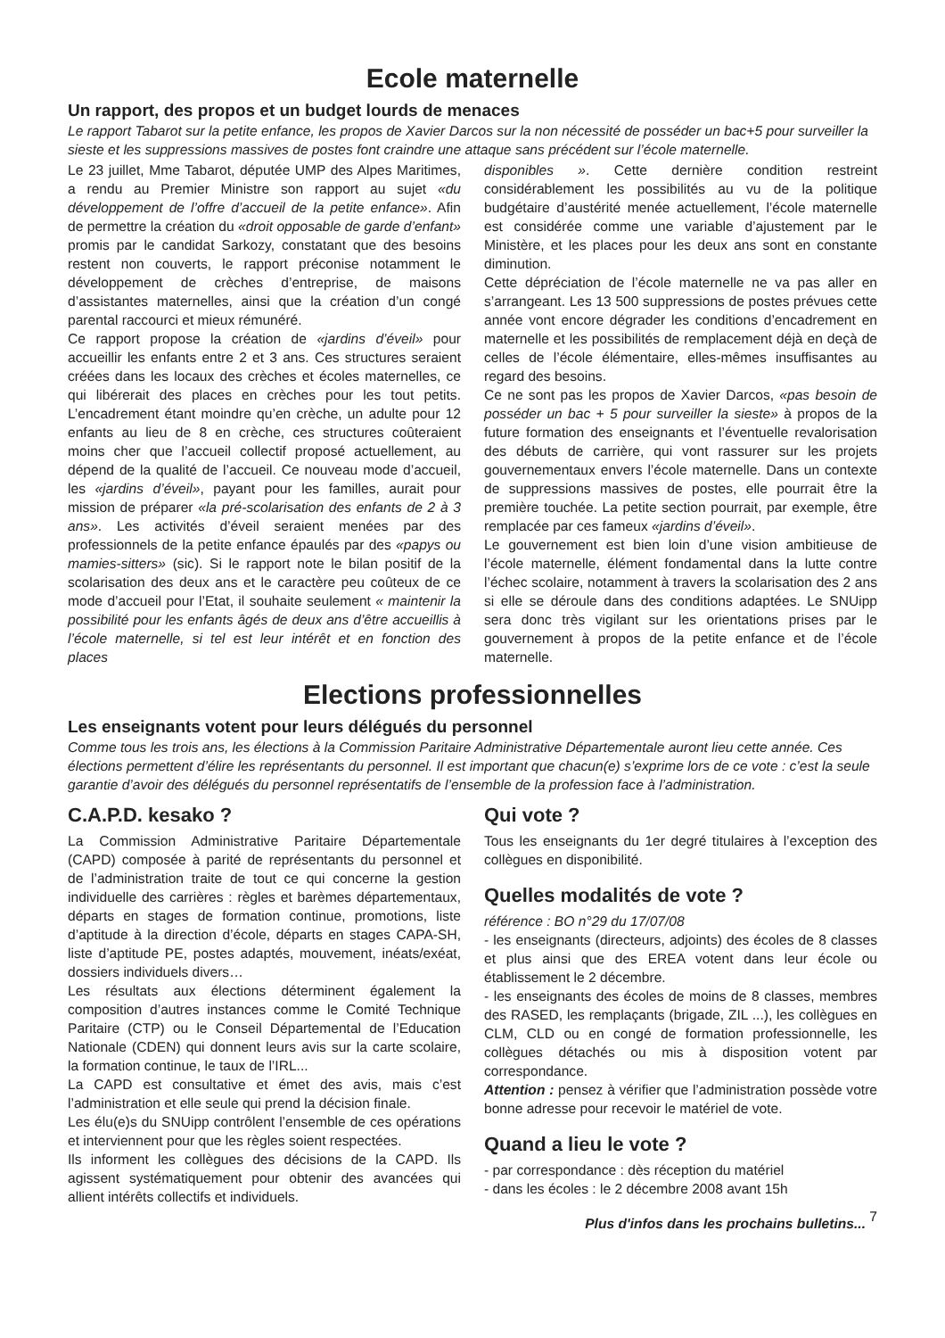Ecole maternelle
Un rapport, des propos et un budget lourds de menaces
Le rapport Tabarot sur la petite enfance, les propos de Xavier Darcos sur la non nécessité de posséder un bac+5 pour surveiller la sieste et les suppressions massives de postes font craindre une attaque sans précédent sur l’école maternelle.
Le 23 juillet, Mme Tabarot, députée UMP des Alpes Maritimes, a rendu au Premier Ministre son rapport au sujet «du développement de l’offre d’accueil de la petite enfance». Afin de permettre la création du «droit opposable de garde d’enfant» promis par le candidat Sarkozy, constatant que des besoins restent non couverts, le rapport préconise notamment le développement de crèches d’entreprise, de maisons d’assistantes maternelles, ainsi que la création d’un congé parental raccourci et mieux rémunéré.
Ce rapport propose la création de «jardins d’éveil» pour accueillir les enfants entre 2 et 3 ans. Ces structures seraient créées dans les locaux des crèches et écoles maternelles, ce qui libérerait des places en crèches pour les tout petits. L’encadrement étant moindre qu’en crèche, un adulte pour 12 enfants au lieu de 8 en crèche, ces structures coûteraient moins cher que l’accueil collectif proposé actuellement, au dépend de la qualité de l’accueil. Ce nouveau mode d’accueil, les «jardins d’éveil», payant pour les familles, aurait pour mission de préparer «la pré-scolarisation des enfants de 2 à 3 ans». Les activités d’éveil seraient menées par des professionnels de la petite enfance épaulés par des «papys ou mamies-sitters» (sic). Si le rapport note le bilan positif de la scolarisation des deux ans et le caractère peu coûteux de ce mode d’accueil pour l’Etat, il souhaite seulement « maintenir la possibilité pour les enfants âgés de deux ans d’être accueillis à l’école maternelle, si tel est leur intérêt et en fonction des places
disponibles ». Cette dernière condition restreint considérablement les possibilités au vu de la politique budgétaire d’austérité menée actuellement, l’école maternelle est considérée comme une variable d’ajustement par le Ministère, et les places pour les deux ans sont en constante diminution.
Cette dépréciation de l’école maternelle ne va pas aller en s’arrangeant. Les 13 500 suppressions de postes prévues cette année vont encore dégrader les conditions d’encadrement en maternelle et les possibilités de remplacement déjà en deçà de celles de l’école élémentaire, elles-mêmes insuffisantes au regard des besoins.
Ce ne sont pas les propos de Xavier Darcos, «pas besoin de posséder un bac + 5 pour surveiller la sieste» à propos de la future formation des enseignants et l’éventuelle revalorisation des débuts de carrière, qui vont rassurer sur les projets gouvernementaux envers l’école maternelle. Dans un contexte de suppressions massives de postes, elle pourrait être la première touchée. La petite section pourrait, par exemple, être remplacée par ces fameux «jardins d’éveil».
Le gouvernement est bien loin d’une vision ambitieuse de l’école maternelle, élément fondamental dans la lutte contre l’échec scolaire, notamment à travers la scolarisation des 2 ans si elle se déroule dans des conditions adaptées. Le SNUipp sera donc très vigilant sur les orientations prises par le gouvernement à propos de la petite enfance et de l’école maternelle.
Elections professionnelles
Les enseignants votent pour leurs délégués du personnel
Comme tous les trois ans, les élections à la Commission Paritaire Administrative Départementale auront lieu cette année. Ces élections permettent d’élire les représentants du personnel. Il est important que chacun(e) s’exprime lors de ce vote : c’est la seule garantie d’avoir des délégués du personnel représentatifs de l’ensemble de la profession face à l’administration.
C.A.P.D. kesako ?
La Commission Administrative Paritaire Départementale (CAPD) composée à parité de représentants du personnel et de l’administration traite de tout ce qui concerne la gestion individuelle des carrières : règles et barèmes départementaux, départs en stages de formation continue, promotions, liste d’aptitude à la direction d’école, départs en stages CAPA-SH, liste d’aptitude PE, postes adaptés, mouvement, inéats/exéat, dossiers individuels divers…
Les résultats aux élections déterminent également la composition d’autres instances comme le Comité Technique Paritaire (CTP) ou le Conseil Départemental de l’Education Nationale (CDEN) qui donnent leurs avis sur la carte scolaire, la formation continue, le taux de l’IRL...
La CAPD est consultative et émet des avis, mais c’est l’administration et elle seule qui prend la décision finale.
Les élu(e)s du SNUipp contrôlent l’ensemble de ces opérations et interviennent pour que les règles soient respectées.
Ils informent les collègues des décisions de la CAPD. Ils agissent systématiquement pour obtenir des avancées qui allient intérêts collectifs et individuels.
Qui vote ?
Tous les enseignants du 1er degré titulaires à l’exception des collègues en disponibilité.
Quelles modalités de vote ?
référence : BO n°29 du 17/07/08
- les enseignants (directeurs, adjoints) des écoles de 8 classes et plus ainsi que des EREA votent dans leur école ou établissement le 2 décembre.
- les enseignants des écoles de moins de 8 classes, membres des RASED, les remplaçants (brigade, ZIL ...), les collègues en CLM, CLD ou en congé de formation professionnelle, les collègues détachés ou mis à disposition votent par correspondance.
Attention : pensez à vérifier que l’administration possède votre bonne adresse pour recevoir le matériel de vote.
Quand a lieu le vote ?
- par correspondance : dès réception du matériel
- dans les écoles : le 2 décembre 2008 avant 15h
Plus d'infos dans les prochains bulletins... 7